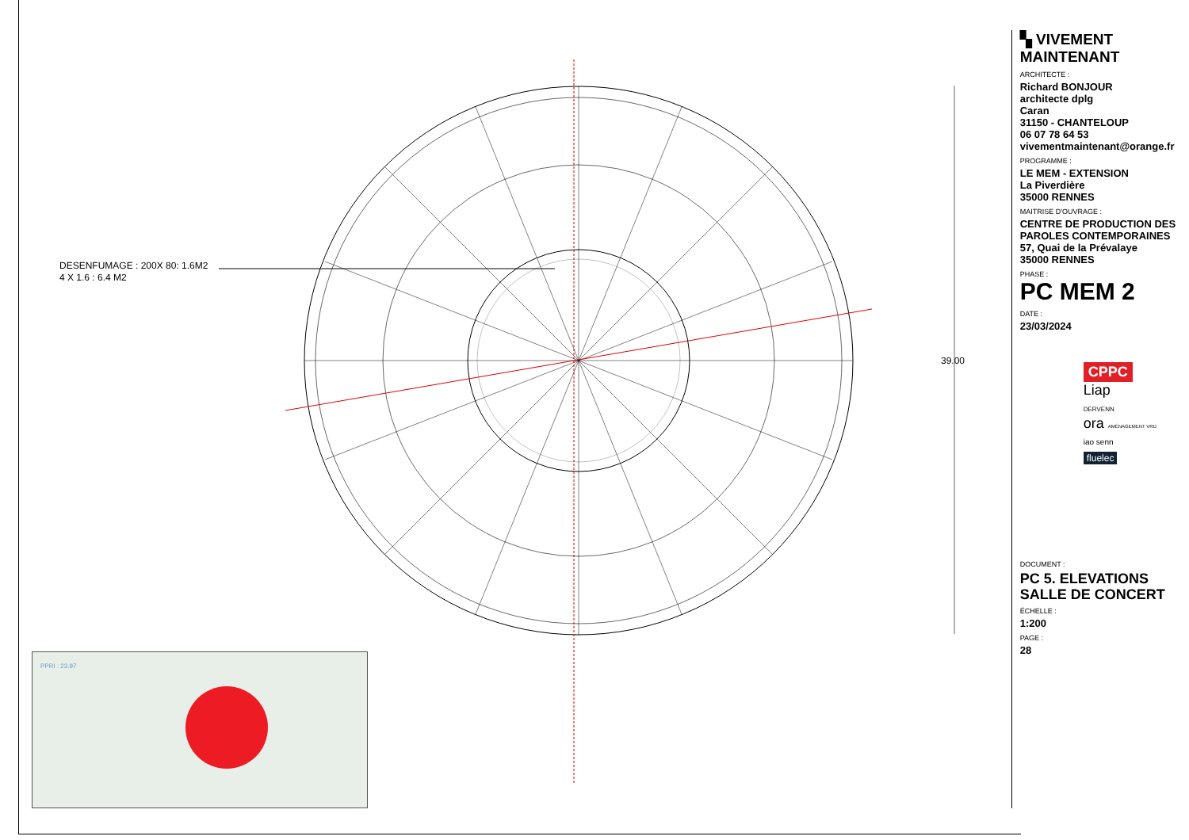DESENFUMAGE : 200X 80: 1.6M2
4 X 1.6 : 6.4 M2
39.00
PPRI : 23.97
▚ VIVEMENT MAINTENANT
ARCHITECTE :
Richard BONJOUR
architecte dplg
Caran
31150 - CHANTELOUP
06 07 78 64 53
vivementmaintenant@orange.fr
PROGRAMME :
LE MEM - EXTENSION
La Piverdière
35000 RENNES
MAITRISE D'OUVRAGE :
CENTRE DE PRODUCTION DES
PAROLES CONTEMPORAINES
57, Quai de la Prévalaye
35000 RENNES
PHASE :
PC MEM 2
DATE :
23/03/2024
CPPC
Liap
DERVENN
ora AMÉNAGEMENT VRD
iao senn
fluelec
DOCUMENT :
PC 5. ELEVATIONS
SALLE DE CONCERT
ÉCHELLE :
1:200
PAGE :
28